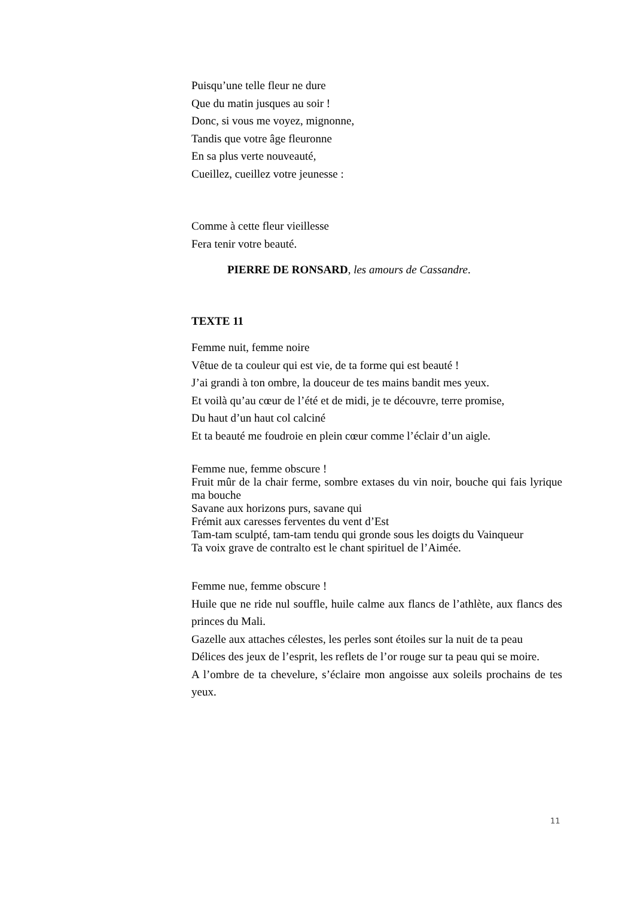Puisqu’une telle fleur ne dure
Que du matin jusques au soir !
Donc, si vous me voyez, mignonne,
Tandis que votre âge fleuronne
En sa plus verte nouveauté,
Cueillez, cueillez votre jeunesse :
Comme à cette fleur vieillesse
Fera tenir votre beauté.
PIERRE DE RONSARD, les amours de Cassandre.
TEXTE 11
Femme nuit, femme noire
Vêtue de ta couleur qui est vie, de ta forme qui est beauté !
J’ai grandi à ton ombre, la douceur de tes mains bandit mes yeux.
Et voilà qu’au cœur de l’été et de midi, je te découvre, terre promise,
Du haut d’un haut col calciné
Et ta beauté me foudroie en plein cœur comme l’éclair d’un aigle.
Femme nue, femme obscure !
Fruit mûr de la chair ferme, sombre extases du vin noir, bouche qui fais lyrique ma bouche
Savane aux horizons purs, savane qui
Frémit aux caresses ferventes du vent d’Est
Tam-tam sculpté, tam-tam tendu qui gronde sous les doigts du Vainqueur
Ta voix grave de contralto est le chant spirituel de l’Aimée.
Femme nue, femme obscure !
Huile que ne ride nul souffle, huile calme aux flancs de l’athlète, aux flancs des princes du Mali.
Gazelle aux attaches célestes, les perles sont étoiles sur la nuit de ta peau
Délices des jeux de l’esprit, les reflets de l’or rouge sur ta peau qui se moire.
A l’ombre de ta chevelure, s’éclaire mon angoisse aux soleils prochains de tes yeux.
11